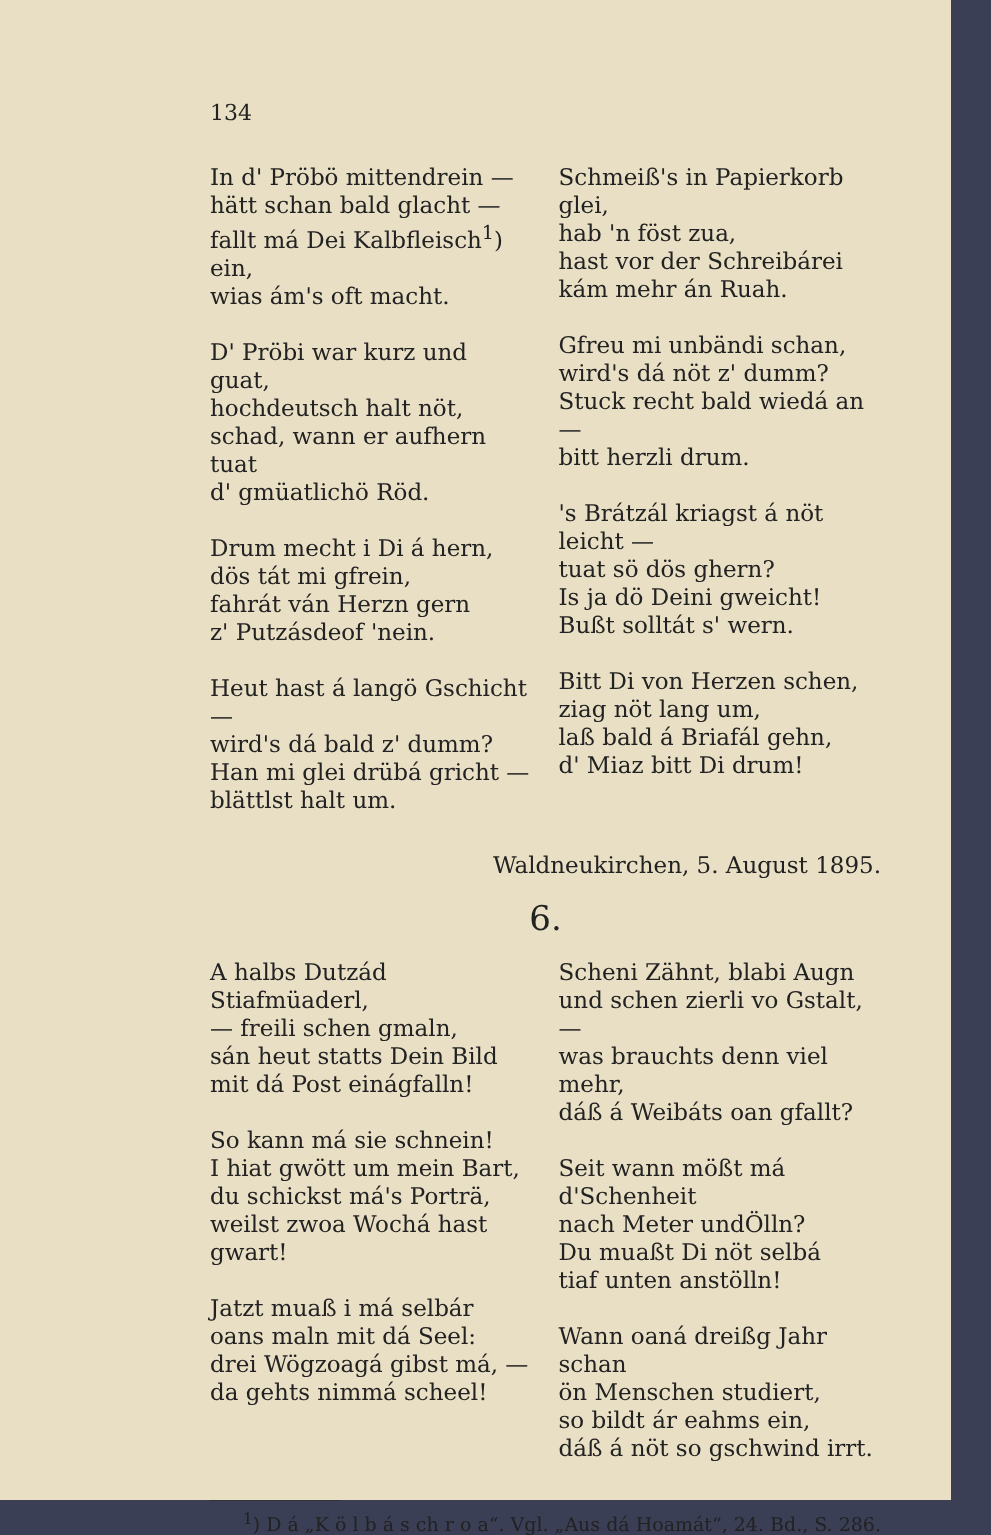134
In d' Pröbö mittendrein —
hätt schan bald glacht —
fallt má Dei Kalbfleisch<sup>1</sup>) ein,
wias ám's oft macht.
D' Pröbi war kurz und guat,
hochdeutsch halt nöt,
schad, wann er aufhern tuat
d' gmüatlichö Röd.
Drum mecht i Di á hern,
dös tát mi gfrein,
fahrát ván Herzn gern
z' Putzásdeof 'nein.
Heut hast á langö Gschicht —
wird's dá bald z' dumm?
Han mi glei drübá gricht —
blättlst halt um.
Schmeiß's in Papierkorb glei,
hab 'n föst zua,
hast vor der Schreibárei
kám mehr án Ruah.
Gfreu mi unbändi schan,
wird's dá nöt z' dumm?
Stuck recht bald wiedá an —
bitt herzli drum.
's Brátzál kriagst á nöt leicht —
tuat sö dös ghern?
Is ja dö Deini gweicht!
Bußt solltát s' wern.
Bitt Di von Herzen schen,
ziag nöt lang um,
laß bald á Briafál gehn,
d' Miaz bitt Di drum!
Waldneukirchen, 5. August 1895.
6.
A halbs Dutzád Stiafmüaderl,
— freili schen gmaln,
sán heut statts Dein Bild
mit dá Post einágfalln!
So kann má sie schnein!
I hiat gwött um mein Bart,
du schickst má's Porträ,
weilst zwoa Wochá hast gwart!
Jatzt muaß i má selbár
oans maln mit dá Seel:
drei Wögzoagá gibst má, —
da gehts nimmá scheel!
Scheni Zähnt, blabi Augn
und schen zierli vo Gstalt, —
was brauchts denn viel mehr,
dáß á Weibáts oan gfallt?
Seit wann mößt má d'Schenheit
nach Meter undÖlln?
Du muaßt Di nöt selbá
tiaf unten anstölln!
Wann oaná dreißg Jahr schan
ön Menschen studiert,
so bildt ár eahms ein,
dáß á nöt so gschwind irrt.
<sup>1</sup>) D á „K ö l b á s ch r o a“. Vgl. „Aus dá Hoamát“, 24. Bd., S. 286.